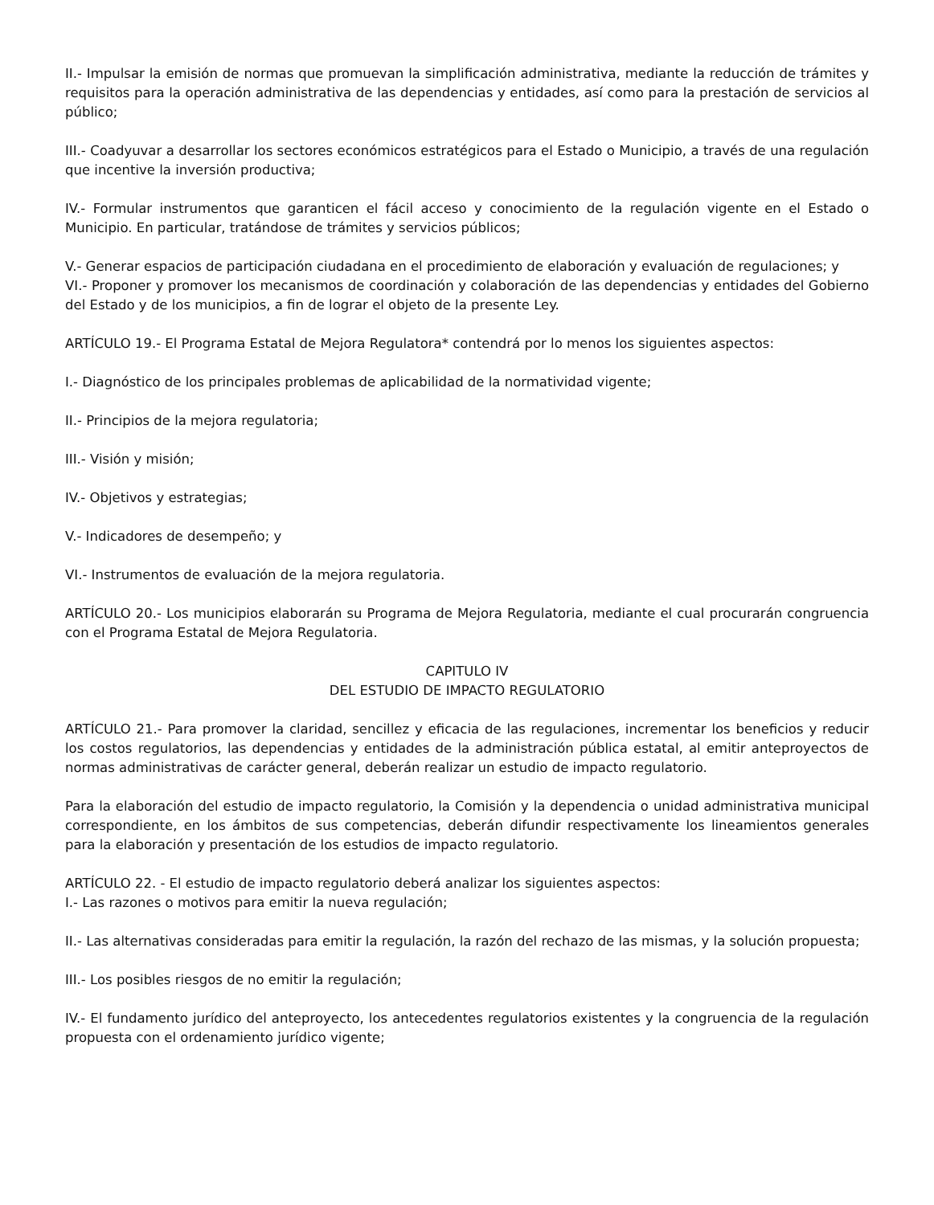II.- Impulsar la emisión de normas que promuevan la simplificación administrativa, mediante la reducción de trámites y requisitos para la operación administrativa de las dependencias y entidades, así como para la prestación de servicios al público;
III.- Coadyuvar a desarrollar los sectores económicos estratégicos para el Estado o Municipio, a través de una regulación que incentive la inversión productiva;
IV.- Formular instrumentos que garanticen el fácil acceso y conocimiento de la regulación vigente en el Estado o Municipio. En particular, tratándose de trámites y servicios públicos;
V.- Generar espacios de participación ciudadana en el procedimiento de elaboración y evaluación de regulaciones; y
VI.- Proponer y promover los mecanismos de coordinación y colaboración de las dependencias y entidades del Gobierno del Estado y de los municipios, a fin de lograr el objeto de la presente Ley.
ARTÍCULO 19.- El Programa Estatal de Mejora Regulatora* contendrá por lo menos los siguientes aspectos:
I.- Diagnóstico de los principales problemas de aplicabilidad de la normatividad vigente;
II.- Principios de la mejora regulatoria;
III.- Visión y misión;
IV.- Objetivos y estrategias;
V.- Indicadores de desempeño; y
VI.- Instrumentos de evaluación de la mejora regulatoria.
ARTÍCULO 20.- Los municipios elaborarán su Programa de Mejora Regulatoria, mediante el cual procurarán congruencia con el Programa Estatal de Mejora Regulatoria.
CAPITULO IV
DEL ESTUDIO DE IMPACTO REGULATORIO
ARTÍCULO 21.- Para promover la claridad, sencillez y eficacia de las regulaciones, incrementar los beneficios y reducir los costos regulatorios, las dependencias y entidades de la administración pública estatal, al emitir anteproyectos de normas administrativas de carácter general, deberán realizar un estudio de impacto regulatorio.
Para la elaboración del estudio de impacto regulatorio, la Comisión y la dependencia o unidad administrativa municipal correspondiente, en los ámbitos de sus competencias, deberán difundir respectivamente los lineamientos generales para la elaboración y presentación de los estudios de impacto regulatorio.
ARTÍCULO 22. - El estudio de impacto regulatorio deberá analizar los siguientes aspectos:
I.- Las razones o motivos para emitir la nueva regulación;
II.- Las alternativas consideradas para emitir la regulación, la razón del rechazo de las mismas, y la solución propuesta;
III.- Los posibles riesgos de no emitir la regulación;
IV.- El fundamento jurídico del anteproyecto, los antecedentes regulatorios existentes y la congruencia de la regulación propuesta con el ordenamiento jurídico vigente;